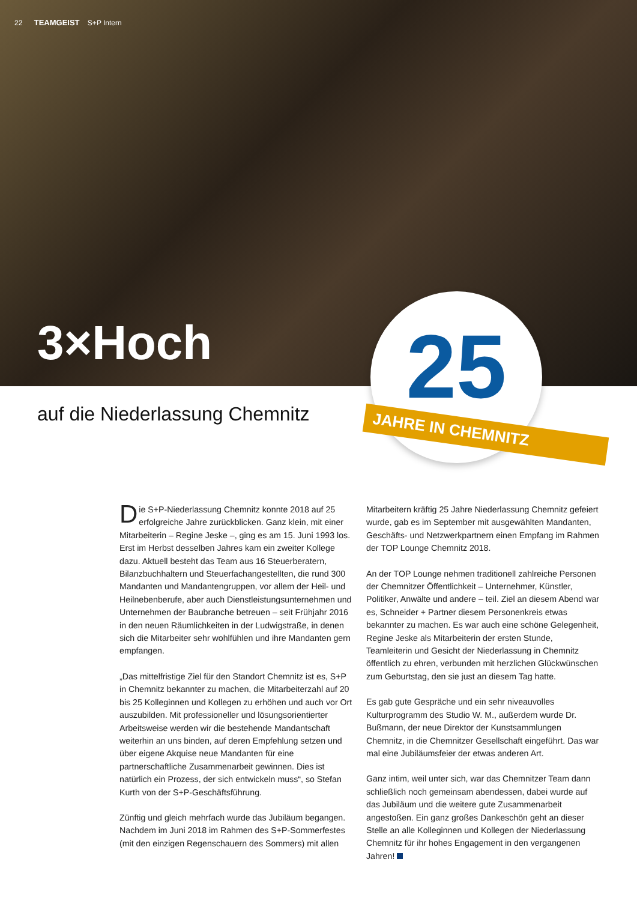22 TEAMGEIST S+P Intern
3×Hoch
25
JAHRE IN CHEMNITZ
auf die Niederlassung Chemnitz
Die S+P-Niederlassung Chemnitz konnte 2018 auf 25 erfolgreiche Jahre zurückblicken. Ganz klein, mit einer Mitarbeiterin – Regine Jeske –, ging es am 15. Juni 1993 los. Erst im Herbst desselben Jahres kam ein zweiter Kollege dazu. Aktuell besteht das Team aus 16 Steuerberatern, Bilanzbuchhaltern und Steuerfachangestellten, die rund 300 Mandanten und Mandantengruppen, vor allem der Heil- und Heilnebenberufe, aber auch Dienstleistungsunternehmen und Unternehmen der Baubranche betreuen – seit Frühjahr 2016 in den neuen Räumlichkeiten in der Ludwigstraße, in denen sich die Mitarbeiter sehr wohlfühlen und ihre Mandanten gern empfangen.
„Das mittelfristige Ziel für den Standort Chemnitz ist es, S+P in Chemnitz bekannter zu machen, die Mitarbeiterzahl auf 20 bis 25 Kolleginnen und Kollegen zu erhöhen und auch vor Ort auszubilden. Mit professioneller und lösungsorientierter Arbeitsweise werden wir die bestehende Mandantschaft weiterhin an uns binden, auf deren Empfehlung setzen und über eigene Akquise neue Mandanten für eine partnerschaftliche Zusammenarbeit gewinnen. Dies ist natürlich ein Prozess, der sich entwickeln muss“, so Stefan Kurth von der S+P-Geschäftsführung.
Zünftig und gleich mehrfach wurde das Jubiläum begangen. Nachdem im Juni 2018 im Rahmen des S+P-Sommerfestes (mit den einzigen Regenschauern des Sommers) mit allen
Mitarbeitern kräftig 25 Jahre Niederlassung Chemnitz gefeiert wurde, gab es im September mit ausgewählten Mandanten, Geschäfts- und Netzwerkpartnern einen Empfang im Rahmen der TOP Lounge Chemnitz 2018.
An der TOP Lounge nehmen traditionell zahlreiche Personen der Chemnitzer Öffentlichkeit – Unternehmer, Künstler, Politiker, Anwälte und andere – teil. Ziel an diesem Abend war es, Schneider + Partner diesem Personenkreis etwas bekannter zu machen. Es war auch eine schöne Gelegenheit, Regine Jeske als Mitarbeiterin der ersten Stunde, Teamleiterin und Gesicht der Niederlassung in Chemnitz öffentlich zu ehren, verbunden mit herzlichen Glückwünschen zum Geburtstag, den sie just an diesem Tag hatte.
Es gab gute Gespräche und ein sehr niveauvolles Kulturprogramm des Studio W. M., außerdem wurde Dr. Bußmann, der neue Direktor der Kunstsammlungen Chemnitz, in die Chemnitzer Gesellschaft eingeführt. Das war mal eine Jubiläumsfeier der etwas anderen Art.
Ganz intim, weil unter sich, war das Chemnitzer Team dann schließlich noch gemeinsam abendessen, dabei wurde auf das Jubiläum und die weitere gute Zusammenarbeit angestoßen. Ein ganz großes Dankeschön geht an dieser Stelle an alle Kolleginnen und Kollegen der Niederlassung Chemnitz für ihr hohes Engagement in den vergangenen Jahren!